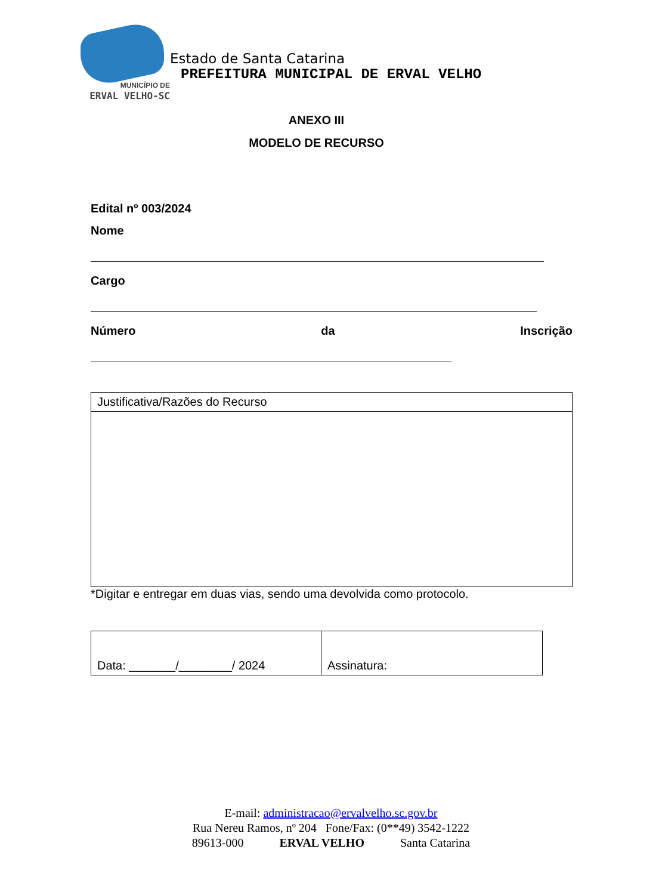MUNICÍPIO DE
ERVAL VELHO-SC
Estado de Santa Catarina
PREFEITURA MUNICIPAL DE ERVAL VELHO
ANEXO III
MODELO DE RECURSO
Edital nº 003/2024
Nome
Cargo
Número da Inscrição
| Justificativa/Razões do Recurso |
*Digitar e entregar em duas vias, sendo uma devolvida como protocolo.
| Data: _______/________/ 2024 | Assinatura: |
E-mail: administracao@ervalvelho.sc.gov.br
Rua Nereu Ramos, nº 204 Fone/Fax: (0**49) 3542-1222
89613-000 ERVAL VELHO Santa Catarina